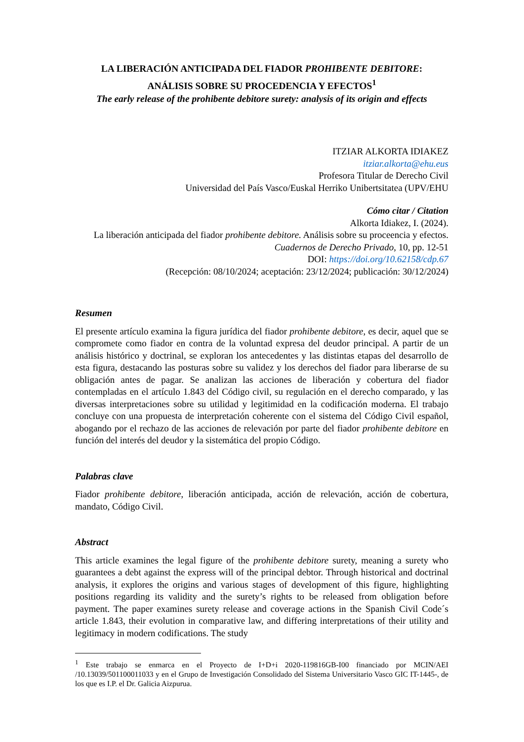LA LIBERACIÓN ANTICIPADA DEL FIADOR PROHIBENTE DEBITORE:
ANÁLISIS SOBRE SU PROCEDENCIA Y EFECTOS<sup>1</sup>
The early release of the prohibente debitore surety: analysis of its origin and effects
ITZIAR ALKORTA IDIAKEZ
itziar.alkorta@ehu.eus
Profesora Titular de Derecho Civil
Universidad del País Vasco/Euskal Herriko Unibertsitatea (UPV/EHU
Cómo citar / Citation
Alkorta Idiakez, I. (2024).
La liberación anticipada del fiador prohibente debitore. Análisis sobre su proceencia y efectos.
Cuadernos de Derecho Privado, 10, pp. 12-51
DOI: https://doi.org/10.62158/cdp.67
(Recepción: 08/10/2024; aceptación: 23/12/2024; publicación: 30/12/2024)
Resumen
El presente artículo examina la figura jurídica del fiador prohibente debitore, es decir, aquel que se compromete como fiador en contra de la voluntad expresa del deudor principal. A partir de un análisis histórico y doctrinal, se exploran los antecedentes y las distintas etapas del desarrollo de esta figura, destacando las posturas sobre su validez y los derechos del fiador para liberarse de su obligación antes de pagar. Se analizan las acciones de liberación y cobertura del fiador contempladas en el artículo 1.843 del Código civil, su regulación en el derecho comparado, y las diversas interpretaciones sobre su utilidad y legitimidad en la codificación moderna. El trabajo concluye con una propuesta de interpretación coherente con el sistema del Código Civil español, abogando por el rechazo de las acciones de relevación por parte del fiador prohibente debitore en función del interés del deudor y la sistemática del propio Código.
Palabras clave
Fiador prohibente debitore, liberación anticipada, acción de relevación, acción de cobertura, mandato, Código Civil.
Abstract
This article examines the legal figure of the prohibente debitore surety, meaning a surety who guarantees a debt against the express will of the principal debtor. Through historical and doctrinal analysis, it explores the origins and various stages of development of this figure, highlighting positions regarding its validity and the surety’s rights to be released from obligation before payment. The paper examines surety release and coverage actions in the Spanish Civil Code´s article 1.843, their evolution in comparative law, and differing interpretations of their utility and legitimacy in modern codifications. The study
<sup>1</sup> Este trabajo se enmarca en el Proyecto de I+D+i 2020-119816GB-I00 financiado por MCIN/AEI /10.13039/501100011033 y en el Grupo de Investigación Consolidado del Sistema Universitario Vasco GIC IT-1445-, de los que es I.P. el Dr. Galicia Aizpurua.